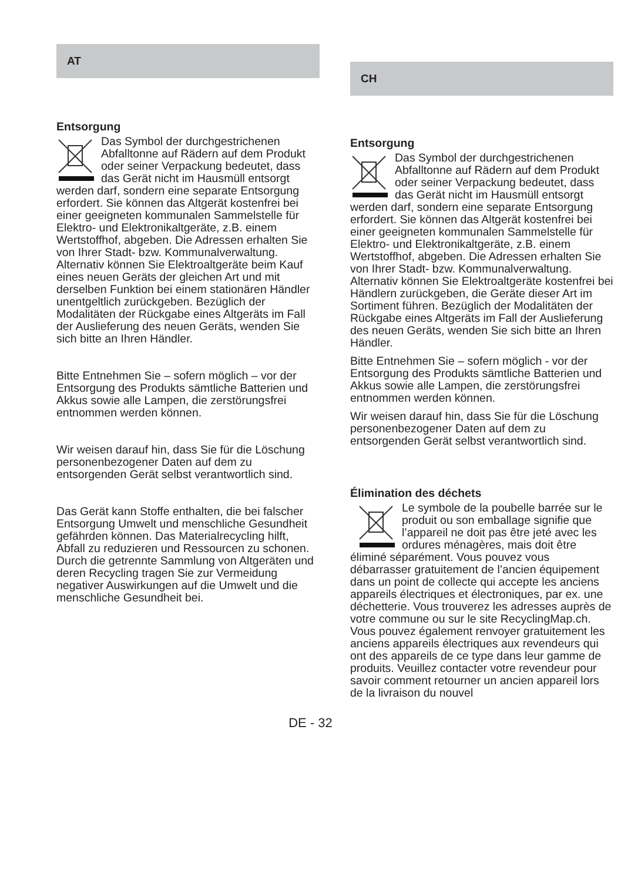AT
Entsorgung
Das Symbol der durchgestrichenen Abfalltonne auf Rädern auf dem Produkt oder seiner Verpackung bedeutet, dass das Gerät nicht im Hausmüll entsorgt werden darf, sondern eine separate Entsorgung erfordert. Sie können das Altgerät kostenfrei bei einer geeigneten kommunalen Sammelstelle für Elektro- und Elektronikaltgeräte, z.B. einem Wertstoffhof, abgeben. Die Adressen erhalten Sie von Ihrer Stadt- bzw. Kommunalverwaltung. Alternativ können Sie Elektroaltgeräte beim Kauf eines neuen Geräts der gleichen Art und mit derselben Funktion bei einem stationären Händler unentgeltlich zurückgeben. Bezüglich der Modalitäten der Rückgabe eines Altgeräts im Fall der Auslieferung des neuen Geräts, wenden Sie sich bitte an Ihren Händler.
Bitte Entnehmen Sie – sofern möglich – vor der Entsorgung des Produkts sämtliche Batterien und Akkus sowie alle Lampen, die zerstörungsfrei entnommen werden können.
Wir weisen darauf hin, dass Sie für die Löschung personenbezogener Daten auf dem zu entsorgenden Gerät selbst verantwortlich sind.
Das Gerät kann Stoffe enthalten, die bei falscher Entsorgung Umwelt und menschliche Gesundheit gefährden können. Das Materialrecycling hilft, Abfall zu reduzieren und Ressourcen zu schonen. Durch die getrennte Sammlung von Altgeräten und deren Recycling tragen Sie zur Vermeidung negativer Auswirkungen auf die Umwelt und die menschliche Gesundheit bei.
CH
Entsorgung
Das Symbol der durchgestrichenen Abfalltonne auf Rädern auf dem Produkt oder seiner Verpackung bedeutet, dass das Gerät nicht im Hausmüll entsorgt werden darf, sondern eine separate Entsorgung erfordert. Sie können das Altgerät kostenfrei bei einer geeigneten kommunalen Sammelstelle für Elektro- und Elektronikaltgeräte, z.B. einem Wertstoffhof, abgeben. Die Adressen erhalten Sie von Ihrer Stadt- bzw. Kommunalverwaltung. Alternativ können Sie Elektroaltgeräte kostenfrei bei Händlern zurückgeben, die Geräte dieser Art im Sortiment führen. Bezüglich der Modalitäten der Rückgabe eines Altgeräts im Fall der Auslieferung des neuen Geräts, wenden Sie sich bitte an Ihren Händler.
Bitte Entnehmen Sie – sofern möglich - vor der Entsorgung des Produkts sämtliche Batterien und Akkus sowie alle Lampen, die zerstörungsfrei entnommen werden können.
Wir weisen darauf hin, dass Sie für die Löschung personenbezogener Daten auf dem zu entsorgenden Gerät selbst verantwortlich sind.
Élimination des déchets
Le symbole de la poubelle barrée sur le produit ou son emballage signifie que l’appareil ne doit pas être jeté avec les ordures ménagères, mais doit être éliminé séparément. Vous pouvez vous débarrasser gratuitement de l’ancien équipement dans un point de collecte qui accepte les anciens appareils électriques et électroniques, par ex. une déchetterie. Vous trouverez les adresses auprès de votre commune ou sur le site RecyclingMap.ch. Vous pouvez également renvoyer gratuitement les anciens appareils électriques aux revendeurs qui ont des appareils de ce type dans leur gamme de produits. Veuillez contacter votre revendeur pour savoir comment retourner un ancien appareil lors de la livraison du nouvel
DE - 32